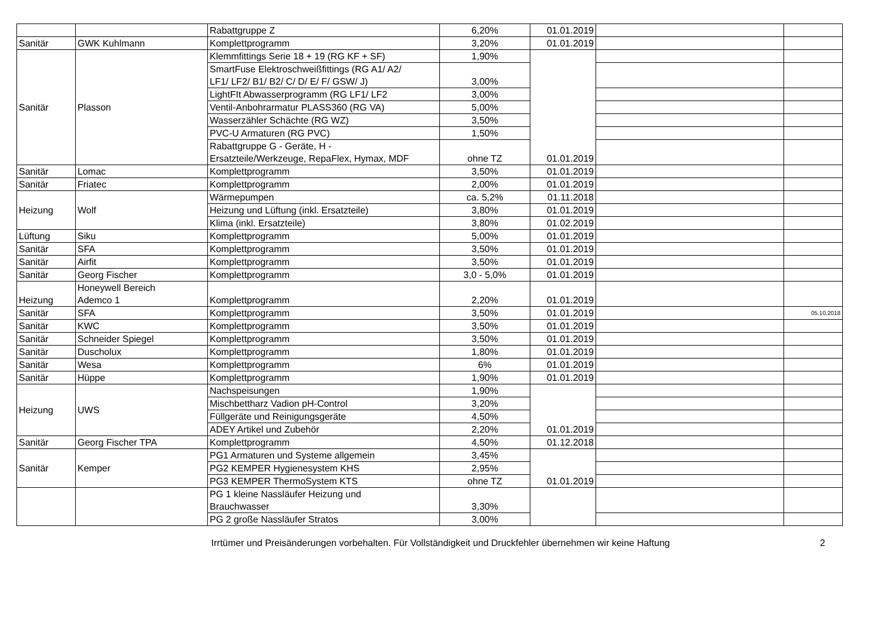| | | Rabattgruppe Z | 6,20% | 01.01.2019 | | |
| Sanitär | GWK Kuhlmann | Komplettprogramm | 3,20% | 01.01.2019 | | |
| Sanitär | Plasson | Klemmfittings Serie 18 + 19 (RG KF + SF) | 1,90% | 01.01.2019 | | |
| | | SmartFuse Elektroschweißfittings (RG A1/ A2/ LF1/ LF2/ B1/ B2/ C/ D/ E/ F/ GSW/ J) | 3,00% | | | |
| | | LightFIt Abwasserprogramm (RG LF1/ LF2 | 3,00% | | | |
| | | Ventil-Anbohrarmatur PLASS360 (RG VA) | 5,00% | | | |
| | | Wasserzähler Schächte (RG WZ) | 3,50% | | | |
| | | PVC-U Armaturen (RG PVC) | 1,50% | | | |
| | | Rabattgruppe G - Geräte, H - Ersatzteile/Werkzeuge, RepaFlex, Hymax, MDF | ohne TZ | | | |
| Sanitär | Lomac | Komplettprogramm | 3,50% | 01.01.2019 | | |
| Sanitär | Friatec | Komplettprogramm | 2,00% | 01.01.2019 | | |
| Heizung | Wolf | Wärmepumpen | ca. 5,2% | 01.11.2018 | | |
| | | Heizung und Lüftung (inkl. Ersatzteile) | 3,80% | 01.01.2019 | | |
| | | Klima (inkl. Ersatzteile) | 3,80% | 01.02.2019 | | |
| Lüftung | Siku | Komplettprogramm | 5,00% | 01.01.2019 | | |
| Sanitär | SFA | Komplettprogramm | 3,50% | 01.01.2019 | | |
| Sanitär | Airfit | Komplettprogramm | 3,50% | 01.01.2019 | | |
| Sanitär | Georg Fischer | Komplettprogramm | 3,0 - 5,0% | 01.01.2019 | | |
| Heizung | Honeywell Bereich Ademco 1 | Komplettprogramm | 2,20% | 01.01.2019 | | |
| Sanitär | SFA | Komplettprogramm | 3,50% | 01.01.2019 | | 05.10.2018 |
| Sanitär | KWC | Komplettprogramm | 3,50% | 01.01.2019 | | |
| Sanitär | Schneider Spiegel | Komplettprogramm | 3,50% | 01.01.2019 | | |
| Sanitär | Duscholux | Komplettprogramm | 1,80% | 01.01.2019 | | |
| Sanitär | Wesa | Komplettprogramm | 6% | 01.01.2019 | | |
| Sanitär | Hüppe | Komplettprogramm | 1,90% | 01.01.2019 | | |
| Heizung | UWS | Nachspeisungen | 1,90% | 01.01.2019 | | |
| | | Mischbettharz Vadion pH-Control | 3,20% | | | |
| | | Füllgeräte und Reinigungsgeräte | 4,50% | | | |
| | | ADEY Artikel und Zubehör | 2,20% | | | |
| Sanitär | Georg Fischer TPA | Komplettprogramm | 4,50% | 01.12.2018 | | |
| Sanitär | Kemper | PG1 Armaturen und Systeme allgemein | 3,45% | 01.01.2019 | | |
| | | PG2 KEMPER Hygienesystem KHS | 2,95% | | | |
| | | PG3 KEMPER ThermoSystem KTS | ohne TZ | | | |
| | | PG 1 kleine Nassläufer Heizung und Brauchwasser | 3,30% | | | |
| | | PG 2 große Nassläufer Stratos | 3,00% | | | |
Irrtümer und Preisänderungen vorbehalten. Für Vollständigkeit und Druckfehler übernehmen wir keine Haftung 2